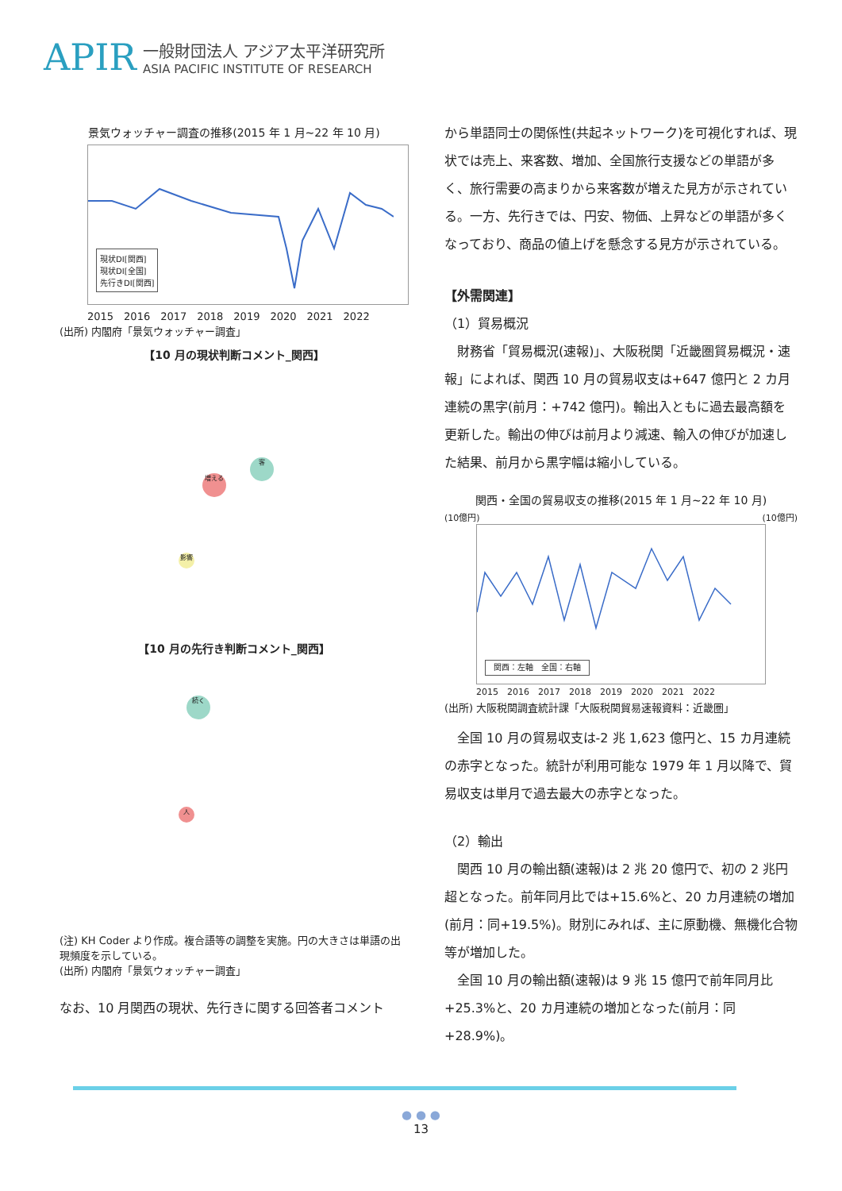APIR
一般財団法人 アジア太平洋研究所
ASIA PACIFIC INSTITUTE OF RESEARCH
景気ウォッチャー調査の推移(2015 年 1 月~22 年 10 月)
現状DI[関西]
現状DI[全国]
先行きDI[関西]
2015　2016　2017　2018　2019　2020　2021　2022
(出所) 内閣府「景気ウォッチャー調査」
【10 月の現状判断コメント_関西】
増える
客
影響
【10 月の先行き判断コメント_関西】
続く
人
(注) KH Coder より作成。複合語等の調整を実施。円の大きさは単語の出現頻度を示している。
(出所) 内閣府「景気ウォッチャー調査」
なお、10 月関西の現状、先行きに関する回答者コメント
から単語同士の関係性(共起ネットワーク)を可視化すれば、現状では売上、来客数、増加、全国旅行支援などの単語が多く、旅行需要の高まりから来客数が増えた見方が示されている。一方、先行きでは、円安、物価、上昇などの単語が多くなっており、商品の値上げを懸念する見方が示されている。
【外需関連】
（1）貿易概況
　財務省「貿易概況(速報)」、大阪税関「近畿圏貿易概況・速報」によれば、関西 10 月の貿易収支は+647 億円と 2 カ月連続の黒字(前月：+742 億円)。輸出入ともに過去最高額を更新した。輸出の伸びは前月より減速、輸入の伸びが加速した結果、前月から黒字幅は縮小している。
関西・全国の貿易収支の推移(2015 年 1 月~22 年 10 月)
(10億円) (10億円)
関西：左軸　全国：右軸
2015　2016　2017　2018　2019　2020　2021　2022
(出所) 大阪税関調査統計課「大阪税関貿易速報資料：近畿圏」
　全国 10 月の貿易収支は-2 兆 1,623 億円と、15 カ月連続の赤字となった。統計が利用可能な 1979 年 1 月以降で、貿易収支は単月で過去最大の赤字となった。
（2）輸出
　関西 10 月の輸出額(速報)は 2 兆 20 億円で、初の 2 兆円超となった。前年同月比では+15.6%と、20 カ月連続の増加(前月：同+19.5%)。財別にみれば、主に原動機、無機化合物等が増加した。
　全国 10 月の輸出額(速報)は 9 兆 15 億円で前年同月比+25.3%と、20 カ月連続の増加となった(前月：同+28.9%)。
● ● ●
13